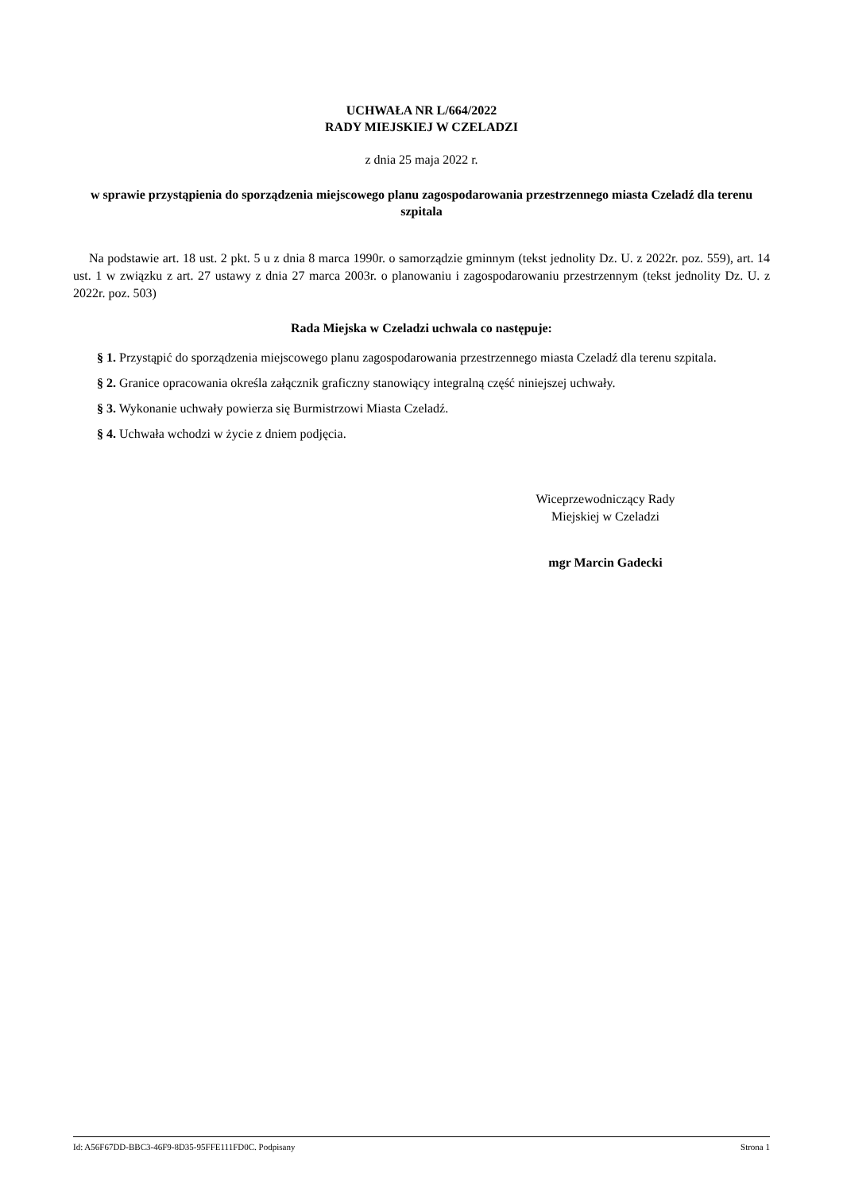UCHWAŁA NR L/664/2022
RADY MIEJSKIEJ W CZELADZI
z dnia 25 maja 2022 r.
w sprawie przystąpienia do sporządzenia miejscowego planu zagospodarowania przestrzennego miasta Czeladź dla terenu szpitala
Na podstawie art. 18 ust. 2 pkt. 5 u z dnia 8 marca 1990r. o samorządzie gminnym (tekst jednolity Dz. U. z 2022r. poz. 559), art. 14 ust. 1 w związku z art. 27 ustawy z dnia 27 marca 2003r. o planowaniu i zagospodarowaniu przestrzennym (tekst jednolity Dz. U. z 2022r. poz. 503)
Rada Miejska w Czeladzi uchwala co następuje:
§ 1. Przystąpić do sporządzenia miejscowego planu zagospodarowania przestrzennego miasta Czeladź dla terenu szpitala.
§ 2. Granice opracowania określa załącznik graficzny stanowiący integralną część niniejszej uchwały.
§ 3. Wykonanie uchwały powierza się Burmistrzowi Miasta Czeladź.
§ 4. Uchwała wchodzi w życie z dniem podjęcia.
Wiceprzewodniczący Rady
Miejskiej w Czeladzi
mgr Marcin Gadecki
Id: A56F67DD-BBC3-46F9-8D35-95FFE111FD0C. Podpisany Strona 1